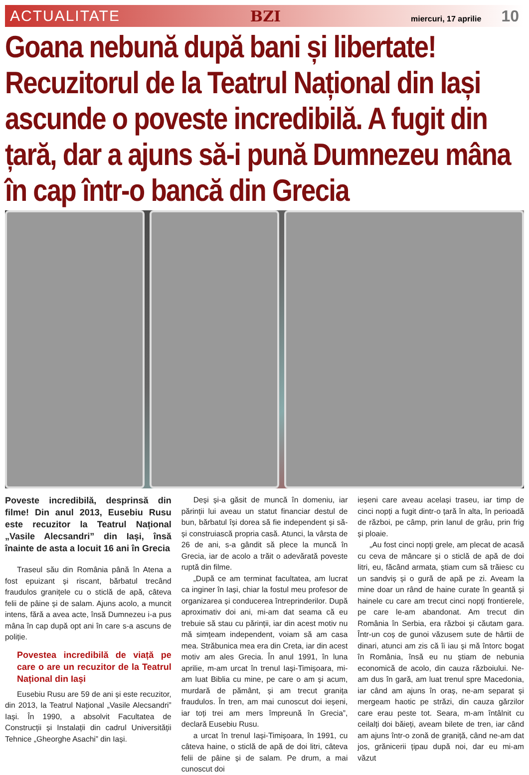ACTUALITATE BZI miercuri, 17 aprilie 10
Goana nebună după bani și libertate! Recuzitorul de la Teatrul Național din Iași ascunde o poveste incredibilă. A fugit din țară, dar a ajuns să-i pună Dumnezeu mâna în cap într-o bancă din Grecia
Poveste incredibilă, desprinsă din filme! Din anul 2013, Eusebiu Rusu este recuzitor la Teatrul Național „Vasile Alecsandri” din Iași, însă înainte de asta a locuit 16 ani în Grecia
Traseul său din România până în Atena a fost epuizant și riscant, bărbatul trecând fraudulos granițele cu o sticlă de apă, câteva felii de pâine și de salam. Ajuns acolo, a muncit intens, fără a avea acte, însă Dumnezeu i-a pus mâna în cap după opt ani în care s-a ascuns de poliție.
Povestea incredibilă de viață pe care o are un recuzitor de la Teatrul Național din Iași
Eusebiu Rusu are 59 de ani și este recuzitor, din 2013, la Teatrul Național „Vasile Alecsandri” Iași. În 1990, a absolvit Facultatea de Construcții și Instalații din cadrul Universității Tehnice „Gheorghe Asachi” din Iași.
Deși și-a găsit de muncă în domeniu, iar părinții lui aveau un statut financiar destul de bun, bărbatul își dorea să fie independent și să-și construiască propria casă. Atunci, la vârsta de 26 de ani, s-a gândit să plece la muncă în Grecia, iar de acolo a trăit o adevărată poveste ruptă din filme.
„După ce am terminat facultatea, am lucrat ca inginer în Iași, chiar la fostul meu profesor de organizarea și conducerea întreprinderilor. După aproximativ doi ani, mi-am dat seama că eu trebuie să stau cu părinții, iar din acest motiv nu mă simțeam independent, voiam să am casa mea. Străbunica mea era din Creta, iar din acest motiv am ales Grecia. În anul 1991, în luna aprilie, m-am urcat în trenul Iași-Timișoara, mi-am luat Biblia cu mine, pe care o am și acum, murdară de pământ, și am trecut granița fraudulos. În tren, am mai cunoscut doi ieșeni, iar toți trei am mers împreună în Grecia”, declară Eusebiu Rusu.
a urcat în trenul Iași-Timișoara, în 1991, cu câteva haine, o sticlă de apă de doi litri, câteva felii de pâine și de salam. Pe drum, a mai cunoscut doi
ieșeni care aveau același traseu, iar timp de cinci nopți a fugit dintr-o țară în alta, în perioadă de război, pe câmp, prin lanul de grâu, prin frig și ploaie.
„Au fost cinci nopți grele, am plecat de acasă cu ceva de mâncare și o sticlă de apă de doi litri, eu, făcând armata, știam cum să trăiesc cu un sandviș și o gură de apă pe zi. Aveam la mine doar un rând de haine curate în geantă și hainele cu care am trecut cinci nopți frontierele, pe care le-am abandonat. Am trecut din România în Serbia, era război și căutam gara. Într-un coș de gunoi văzusem sute de hârtii de dinari, atunci am zis că îi iau și mă întorc bogat în România, însă eu nu știam de nebunia economică de acolo, din cauza războiului. Ne-am dus în gară, am luat trenul spre Macedonia, iar când am ajuns în oraș, ne-am separat și mergeam haotic pe străzi, din cauza gărzilor care erau peste tot. Seara, m-am întâlnit cu ceilalți doi băieți, aveam bilete de tren, iar când am ajuns într-o zonă de graniță, când ne-am dat jos, grănicerii țipau după noi, dar eu mi-am văzut